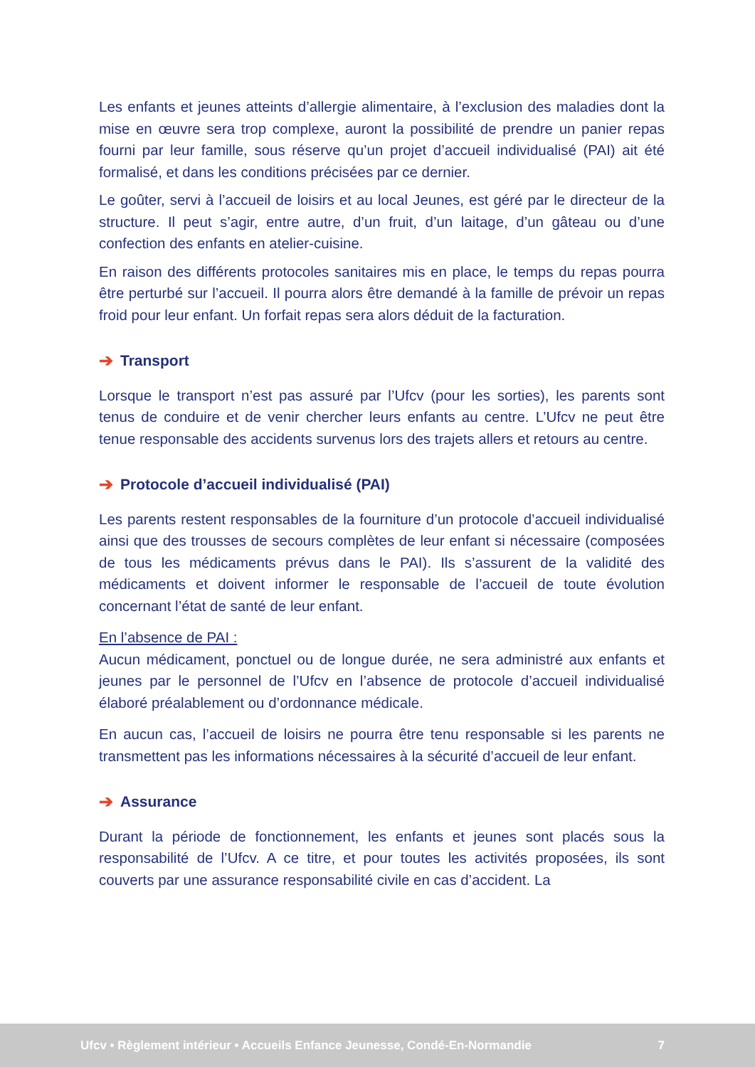Les enfants et jeunes atteints d’allergie alimentaire, à l’exclusion des maladies dont la mise en œuvre sera trop complexe, auront la possibilité de prendre un panier repas fourni par leur famille, sous réserve qu’un projet d’accueil individualisé (PAI) ait été formalisé, et dans les conditions précisées par ce dernier.
Le goûter, servi à l’accueil de loisirs et au local Jeunes, est géré par le directeur de la structure. Il peut s’agir, entre autre, d’un fruit, d’un laitage, d’un gâteau ou d’une confection des enfants en atelier-cuisine.
En raison des différents protocoles sanitaires mis en place, le temps du repas pourra être perturbé sur l’accueil. Il pourra alors être demandé à la famille de prévoir un repas froid pour leur enfant. Un forfait repas sera alors déduit de la facturation.
➔ Transport
Lorsque le transport n’est pas assuré par l’Ufcv (pour les sorties), les parents sont tenus de conduire et de venir chercher leurs enfants au centre. L’Ufcv ne peut être tenue responsable des accidents survenus lors des trajets allers et retours au centre.
➔ Protocole d’accueil individualisé (PAI)
Les parents restent responsables de la fourniture d’un protocole d’accueil individualisé ainsi que des trousses de secours complètes de leur enfant si nécessaire (composées de tous les médicaments prévus dans le PAI). Ils s’assurent de la validité des médicaments et doivent informer le responsable de l’accueil de toute évolution concernant l’état de santé de leur enfant.
En l’absence de PAI :
Aucun médicament, ponctuel ou de longue durée, ne sera administré aux enfants et jeunes par le personnel de l’Ufcv en l’absence de protocole d’accueil individualisé élaboré préalablement ou d’ordonnance médicale.
En aucun cas, l’accueil de loisirs ne pourra être tenu responsable si les parents ne transmettent pas les informations nécessaires à la sécurité d’accueil de leur enfant.
➔ Assurance
Durant la période de fonctionnement, les enfants et jeunes sont placés sous la responsabilité de l’Ufcv. A ce titre, et pour toutes les activités proposées, ils sont couverts par une assurance responsabilité civile en cas d’accident. La
Ufcv • Règlement intérieur • Accueils Enfance Jeunesse, Condé-En-Normandie 7